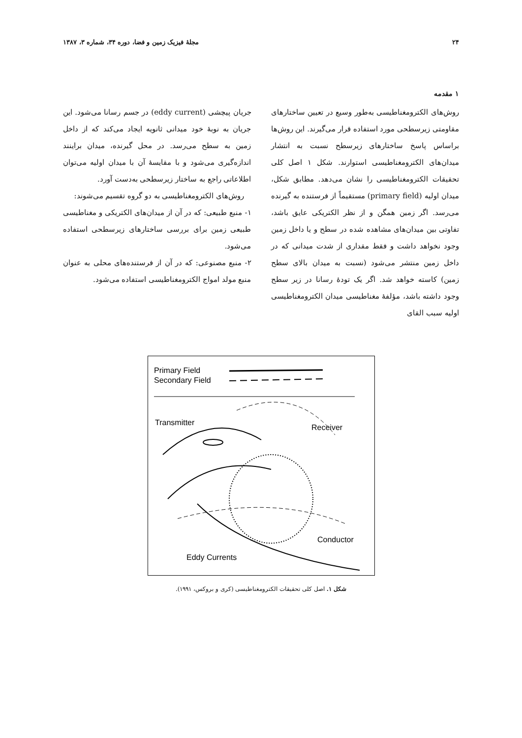۲۴ مجلهٔ فیزیک زمین و فضا، دوره ۳۴، شماره ۳، ۱۳۸۷
۱ مقدمه
روش‌های الکترومغناطیسی به‌طور وسیع در تعیین ساختارهای مقاومتی زیرسطحی مورد استفاده قرار می‌گیرند. این روش‌ها براساس پاسخ ساختارهای زیرسطح نسبت به انتشار میدان‌های الکترومغناطیسی استوارند. شکل ۱ اصل کلی تحقیقات الکترومغناطیسی را نشان می‌دهد. مطابق شکل، میدان اولیه (primary field) مستقیماً از فرستنده به گیرنده می‌رسد. اگر زمین همگن و از نظر الکتریکی عایق باشد، تفاوتی بین میدان‌های مشاهده شده در سطح و یا داخل زمین وجود نخواهد داشت و فقط مقداری از شدت میدانی که در داخل زمین منتشر می‌شود (نسبت به میدان بالای سطح زمین) کاسته خواهد شد. اگر یک تودهٔ رسانا در زیر سطح وجود داشته باشد، مؤلفهٔ مغناطیسی میدان الکترومغناطیسی اولیه سبب القای
جریان پیچشی (eddy current) در جسم رسانا می‌شود. این جریان به نوبهٔ خود میدانی ثانویه ایجاد می‌کند که از داخل زمین به سطح می‌رسد. در محل گیرنده، میدان براینند اندازه‌گیری می‌شود و با مقایسهٔ آن با میدان اولیه می‌توان اطلاعاتی راجع به ساختار زیرسطحی به‌دست آورد.
روش‌های الکترومغناطیسی به دو گروه تقسیم می‌شوند:
۱- منبع طبیعی: که در آن از میدان‌های الکتریکی و مغناطیسی طبیعی زمین برای بررسی ساختارهای زیرسطحی استفاده می‌شود.
۲- منبع مصنوعی: که در آن از فرستنده‌های محلی به عنوان منبع مولد امواج الکترومغناطیسی استفاده می‌شود.
Primary Field
Secondary Field
Transmitter
Receiver
Conductor
Eddy Currents
شکل ۱. اصل کلی تحقیقات الکترومغناطیسی (کری و بروکس، ۱۹۹۱).